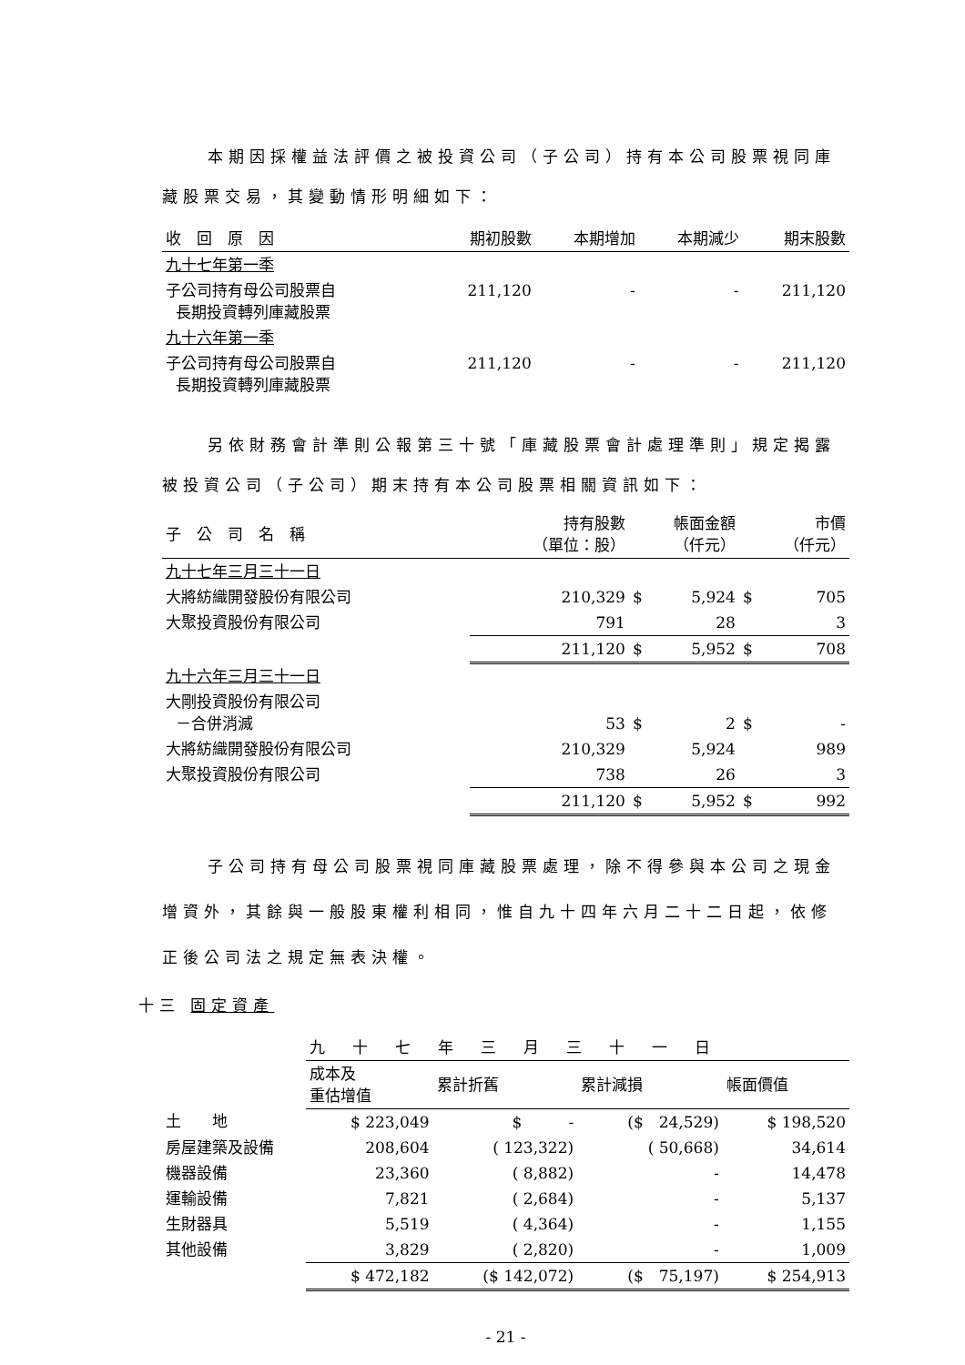本期因採權益法評價之被投資公司（子公司）持有本公司股票視同庫藏股票交易，其變動情形明細如下：
| 收 回 原 因 | 期初股數 | 本期增加 | 本期減少 | 期末股數 |
| --- | --- | --- | --- | --- |
| 九十七年第一季 | | | | |
| 子公司持有母公司股票自 長期投資轉列庫藏股票 | 211,120 | - | - | 211,120 |
| 九十六年第一季 | | | | |
| 子公司持有母公司股票自 長期投資轉列庫藏股票 | 211,120 | - | - | 211,120 |
另依財務會計準則公報第三十號「庫藏股票會計處理準則」規定揭露被投資公司（子公司）期末持有本公司股票相關資訊如下：
| 子 公 司 名 稱 | 持有股數 （單位：股） | 帳面金額 （仟元） | | 市價 （仟元） | |
| --- | --- | --- | --- | --- | --- |
| 九十七年三月三十一日 | | | | | |
| 大將紡織開發股份有限公司 | 210,329 | $ | 5,924 | $ | 705 |
| 大聚投資股份有限公司 | 791 | | 28 | | 3 |
| | 211,120 | $ | 5,952 | $ | 708 |
| 九十六年三月三十一日 | | | | | |
| 大剛投資股份有限公司 －合併消滅 | 53 | $ | 2 | $ | - |
| 大將紡織開發股份有限公司 | 210,329 | | 5,924 | | 989 |
| 大聚投資股份有限公司 | 738 | | 26 | | 3 |
| | 211,120 | $ | 5,952 | $ | 992 |
子公司持有母公司股票視同庫藏股票處理，除不得參與本公司之現金增資外，其餘與一般股東權利相同，惟自九十四年六月二十二日起，依修正後公司法之規定無表決權。
十三 固定資產
| | 九十七年三月三十一日 | | | |
| | 成本及 重估增值 | 累計折舊 | 累計減損 | 帳面價值 |
| 土 地 | $ 223,049 | $ - | ($ 24,529) | $ 198,520 |
| 房屋建築及設備 | 208,604 | ( 123,322) | ( 50,668) | 34,614 |
| 機器設備 | 23,360 | ( 8,882) | - | 14,478 |
| 運輸設備 | 7,821 | ( 2,684) | - | 5,137 |
| 生財器具 | 5,519 | ( 4,364) | - | 1,155 |
| 其他設備 | 3,829 | ( 2,820) | - | 1,009 |
| | $ 472,182 | ($ 142,072) | ($ 75,197) | $ 254,913 |
- 21 -